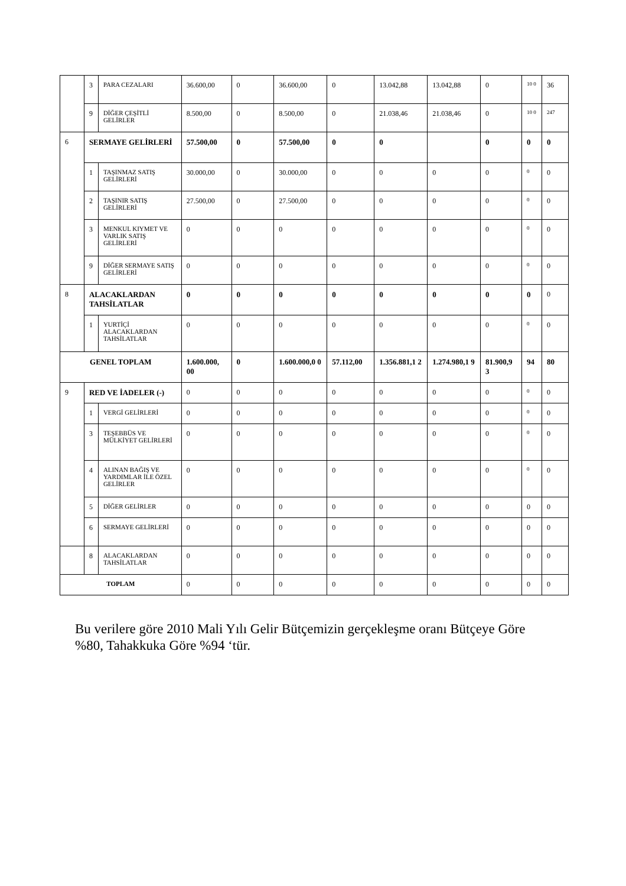| | 3 | PARA CEZALARI | 36.600,00 | 0 | 36.600,00 | 0 | 13.042,88 | 13.042,88 | 0 | 10 0 | 36 |
| | 9 | DİĞER ÇEŞİTLİ GELİRLER | 8.500,00 | 0 | 8.500,00 | 0 | 21.038,46 | 21.038,46 | 0 | 10 0 | 247 |
| 6 | SERMAYE GELİRLERİ | | 57.500,00 | 0 | 57.500,00 | 0 | 0 | | 0 | 0 | 0 |
| | 1 | TAŞINMAZ SATIŞ GELİRLERİ | 30.000,00 | 0 | 30.000,00 | 0 | 0 | 0 | 0 | 0 | 0 |
| | 2 | TAŞINIR SATIŞ GELİRLERİ | 27.500,00 | 0 | 27.500,00 | 0 | 0 | 0 | 0 | 0 | 0 |
| | 3 | MENKUL KIYMET VE VARLIK SATIŞ GELİRLERİ | 0 | 0 | 0 | 0 | 0 | 0 | 0 | 0 | 0 |
| | 9 | DİĞER SERMAYE SATIŞ GELİRLERİ | 0 | 0 | 0 | 0 | 0 | 0 | 0 | 0 | 0 |
| 8 | ALACAKLARDAN TAHSİLATLAR | | 0 | 0 | 0 | 0 | 0 | 0 | 0 | 0 | 0 |
| | 1 | YURTİÇİ ALACAKLARDAN TAHSİLATLAR | 0 | 0 | 0 | 0 | 0 | 0 | 0 | 0 | 0 |
| GENEL TOPLAM | | | 1.600.000, 00 | 0 | 1.600.000,0 0 | 57.112,00 | 1.356.881,1 2 | 1.274.980,1 9 | 81.900,9 3 | 94 | 80 |
| 9 | RED VE İADELER (-) | | 0 | 0 | 0 | 0 | 0 | 0 | 0 | 0 | 0 |
| | 1 | VERGİ GELİRLERİ | 0 | 0 | 0 | 0 | 0 | 0 | 0 | 0 | 0 |
| | 3 | TEŞEBBÜS VE MÜLKİYET GELİRLERİ | 0 | 0 | 0 | 0 | 0 | 0 | 0 | 0 | 0 |
| | 4 | ALINAN BAĞIŞ VE YARDIMLAR İLE ÖZEL GELİRLER | 0 | 0 | 0 | 0 | 0 | 0 | 0 | 0 | 0 |
| | 5 | DİĞER GELİRLER | 0 | 0 | 0 | 0 | 0 | 0 | 0 | 0 | 0 |
| | 6 | SERMAYE GELİRLERİ | 0 | 0 | 0 | 0 | 0 | 0 | 0 | 0 | 0 |
| | 8 | ALACAKLARDAN TAHSİLATLAR | 0 | 0 | 0 | 0 | 0 | 0 | 0 | 0 | 0 |
| TOPLAM | | | 0 | 0 | 0 | 0 | 0 | 0 | 0 | 0 | 0 |
Bu verilere göre 2010 Mali Yılı Gelir Bütçemizin gerçekleşme oranı Bütçeye Göre %80, Tahakkuka Göre %94 ‘tür.